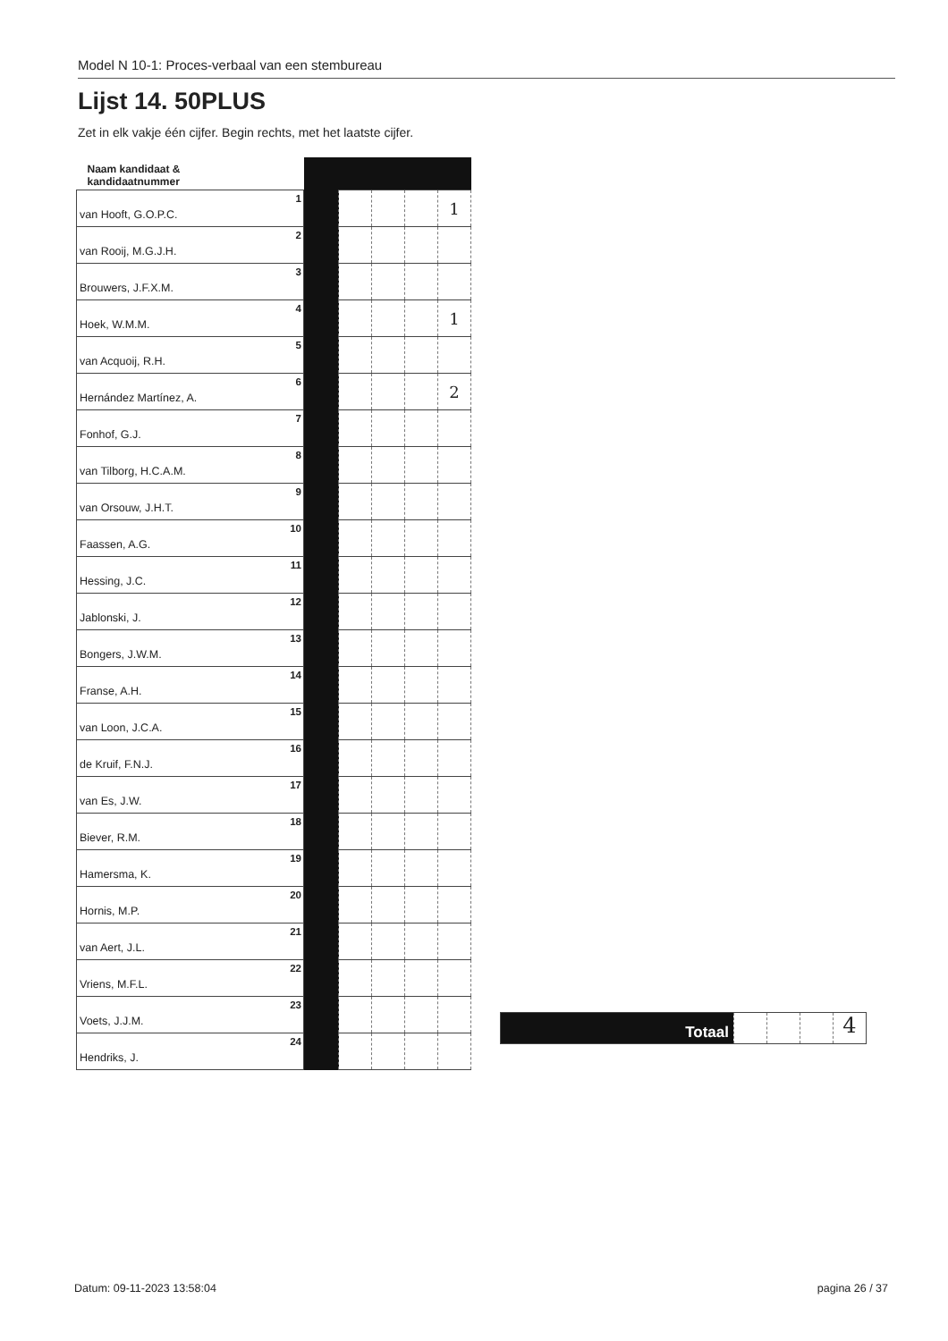Model N 10-1: Proces-verbaal van een stembureau
Lijst 14. 50PLUS
Zet in elk vakje één cijfer. Begin rechts, met het laatste cijfer.
| Naam kandidaat & kandidaatnummer | | | | | |
| van Hooft, G.O.P.C. 1 | | | | | 1 |
| van Rooij, M.G.J.H. 2 | | | | | |
| Brouwers, J.F.X.M. 3 | | | | | |
| Hoek, W.M.M. 4 | | | | | 1 |
| van Acquoij, R.H. 5 | | | | | |
| Hernández Martínez, A. 6 | | | | | 2 |
| Fonhof, G.J. 7 | | | | | |
| van Tilborg, H.C.A.M. 8 | | | | | |
| van Orsouw, J.H.T. 9 | | | | | |
| Faassen, A.G. 10 | | | | | |
| Hessing, J.C. 11 | | | | | |
| Jablonski, J. 12 | | | | | |
| Bongers, J.W.M. 13 | | | | | |
| Franse, A.H. 14 | | | | | |
| van Loon, J.C.A. 15 | | | | | |
| de Kruif, F.N.J. 16 | | | | | |
| van Es, J.W. 17 | | | | | |
| Biever, R.M. 18 | | | | | |
| Hamersma, K. 19 | | | | | |
| Hornis, M.P. 20 | | | | | |
| van Aert, J.L. 21 | | | | | |
| Vriens, M.F.L. 22 | | | | | |
| Voets, J.J.M. 23 | | | | | |
| Hendriks, J. 24 | | | | | |
Totaal
4
Datum: 09-11-2023 13:58:04 pagina 26 / 37